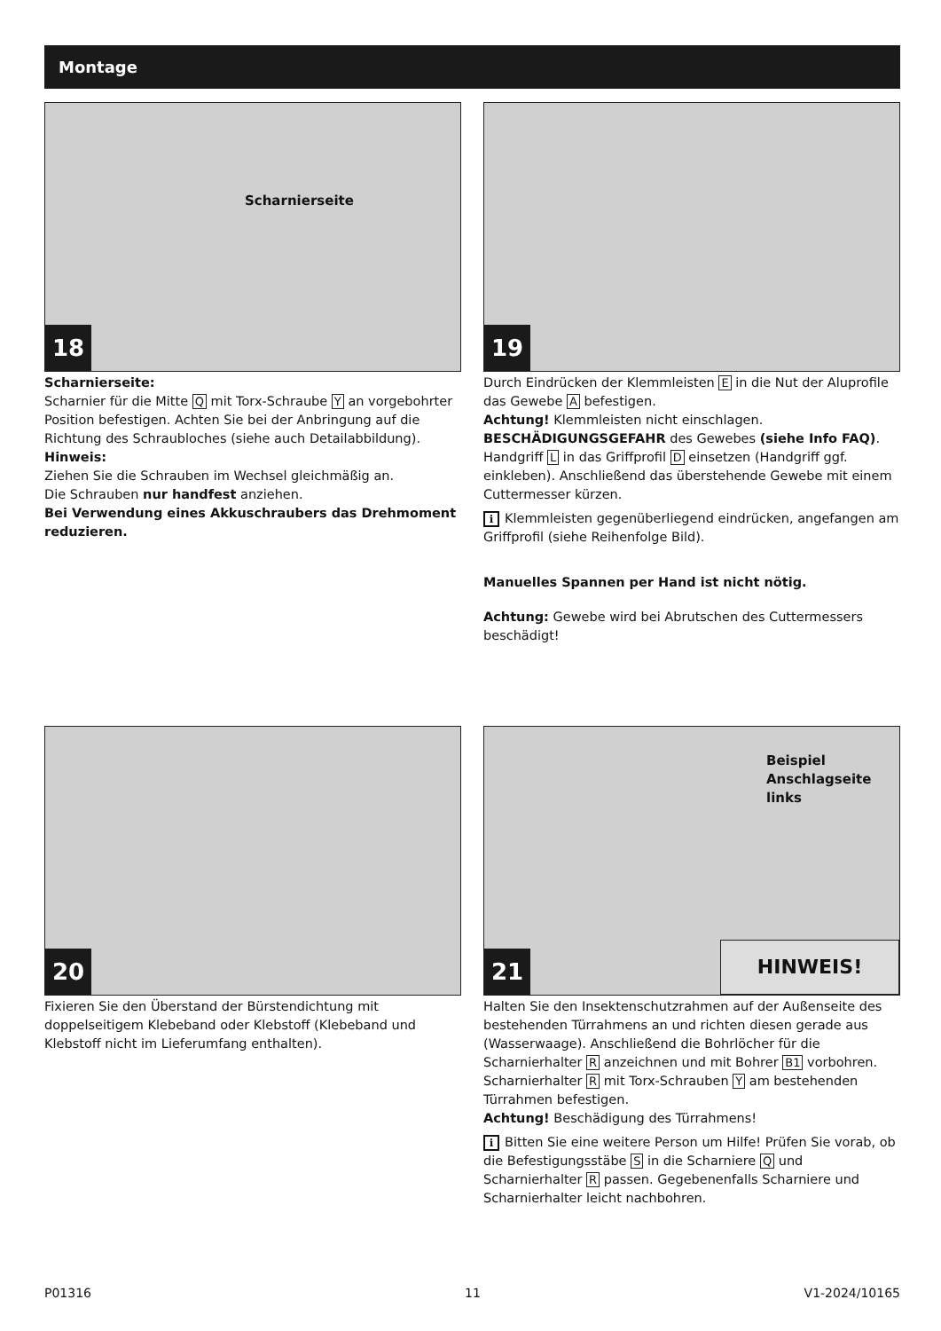Montage
Scharnierseite
18
Scharnierseite:
Scharnier für die Mitte Q mit Torx-Schraube Y an vorgebohrter Position befestigen. Achten Sie bei der Anbringung auf die Richtung des Schraubloches (siehe auch Detailabbildung).
Hinweis:
Ziehen Sie die Schrauben im Wechsel gleichmäßig an.
Die Schrauben nur handfest anziehen.
Bei Verwendung eines Akkuschraubers das Drehmoment reduzieren.
19
Durch Eindrücken der Klemmleisten E in die Nut der Aluprofile das Gewebe A befestigen.
Achtung! Klemmleisten nicht einschlagen.
BESCHÄDIGUNGSGEFAHR des Gewebes (siehe Info FAQ).
Handgriff L in das Griffprofil D einsetzen (Handgriff ggf. einkleben). Anschließend das überstehende Gewebe mit einem Cuttermesser kürzen.
i Klemmleisten gegenüberliegend eindrücken, angefangen am Griffprofil (siehe Reihenfolge Bild).
Manuelles Spannen per Hand ist nicht nötig.
Achtung: Gewebe wird bei Abrutschen des Cuttermessers beschädigt!
20
Fixieren Sie den Überstand der Bürstendichtung mit doppelseitigem Klebeband oder Klebstoff (Klebeband und Klebstoff nicht im Lieferumfang enthalten).
Beispiel
Anschlagseite
links
HINWEIS! 21
Halten Sie den Insektenschutzrahmen auf der Außenseite des bestehenden Türrahmens an und richten diesen gerade aus (Wasserwaage). Anschließend die Bohrlöcher für die Scharnierhalter R anzeichnen und mit Bohrer B1 vorbohren. Scharnierhalter R mit Torx-Schrauben Y am bestehenden Türrahmen befestigen.
Achtung! Beschädigung des Türrahmens!
i Bitten Sie eine weitere Person um Hilfe! Prüfen Sie vorab, ob die Befestigungsstäbe S in die Scharniere Q und Scharnierhalter R passen. Gegebenenfalls Scharniere und Scharnierhalter leicht nachbohren.
P01316 11 V1-2024/10165